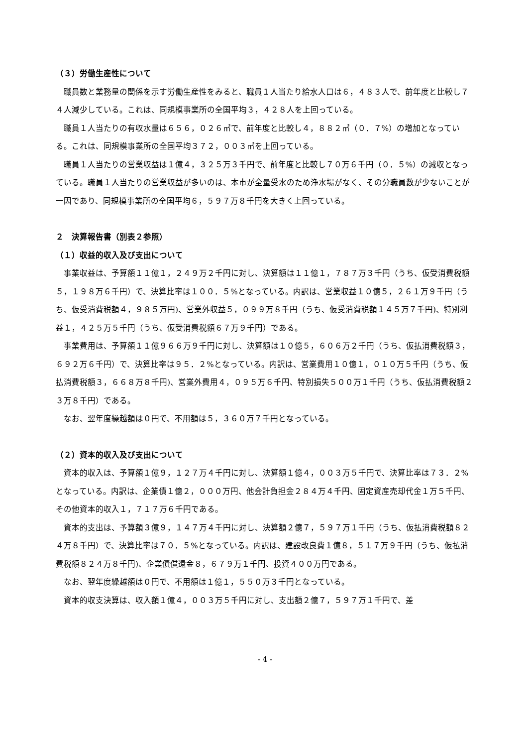（３）労働生産性について
職員数と業務量の関係を示す労働生産性をみると、職員１人当たり給水人口は６，４８３人で、前年度と比較し７４人減少している。これは、同規模事業所の全国平均３，４２８人を上回っている。
職員１人当たりの有収水量は６５６，０２６㎥で、前年度と比較し４，８８２㎥（０．７%）の増加となっている。これは、同規模事業所の全国平均３７２，００３㎥を上回っている。
職員１人当たりの営業収益は１億４，３２５万３千円で、前年度と比較し７０万６千円（０．５%）の減収となっている。職員１人当たりの営業収益が多いのは、本市が全量受水のため浄水場がなく、その分職員数が少ないことが一因であり、同規模事業所の全国平均６，５９７万８千円を大きく上回っている。
２　決算報告書（別表２参照）
（１）収益的収入及び支出について
事業収益は、予算額１１億１，２４９万２千円に対し、決算額は１１億１，７８７万３千円（うち、仮受消費税額５，１９８万６千円）で、決算比率は１００．５%となっている。内訳は、営業収益１０億５，２６１万９千円（うち、仮受消費税額４，９８５万円)、営業外収益５，０９９万８千円（うち、仮受消費税額１４５万７千円)、特別利益１，４２５万５千円（うち、仮受消費税額６７万９千円）である。
事業費用は、予算額１１億９６６万９千円に対し、決算額は１０億５，６０６万２千円（うち、仮払消費税額３，６９２万６千円）で、決算比率は９５．２%となっている。内訳は、営業費用１０億１，０１０万５千円（うち、仮払消費税額３，６６８万８千円)、営業外費用４，０９５万６千円、特別損失５００万１千円（うち、仮払消費税額２３万８千円）である。
なお、翌年度繰越額は０円で、不用額は５，３６０万７千円となっている。
（２）資本的収入及び支出について
資本的収入は、予算額１億９，１２７万４千円に対し、決算額１億４，００３万５千円で、決算比率は７３．２%となっている。内訳は、企業債１億２，０００万円、他会計負担金２８４万４千円、固定資産売却代金１万５千円、その他資本的収入１，７１７万６千円である。
資本的支出は、予算額３億９，１４７万４千円に対し、決算額２億７，５９７万１千円（うち、仮払消費税額８２４万８千円）で、決算比率は７０．５%となっている。内訳は、建設改良費１億８，５１７万９千円（うち、仮払消費税額８２４万８千円)、企業債償還金８，６７９万１千円、投資４００万円である。
なお、翌年度繰越額は０円で、不用額は１億１，５５０万３千円となっている。
資本的収支決算は、収入額１億４，００３万５千円に対し、支出額２億７，５９７万１千円で、差
- 4 -